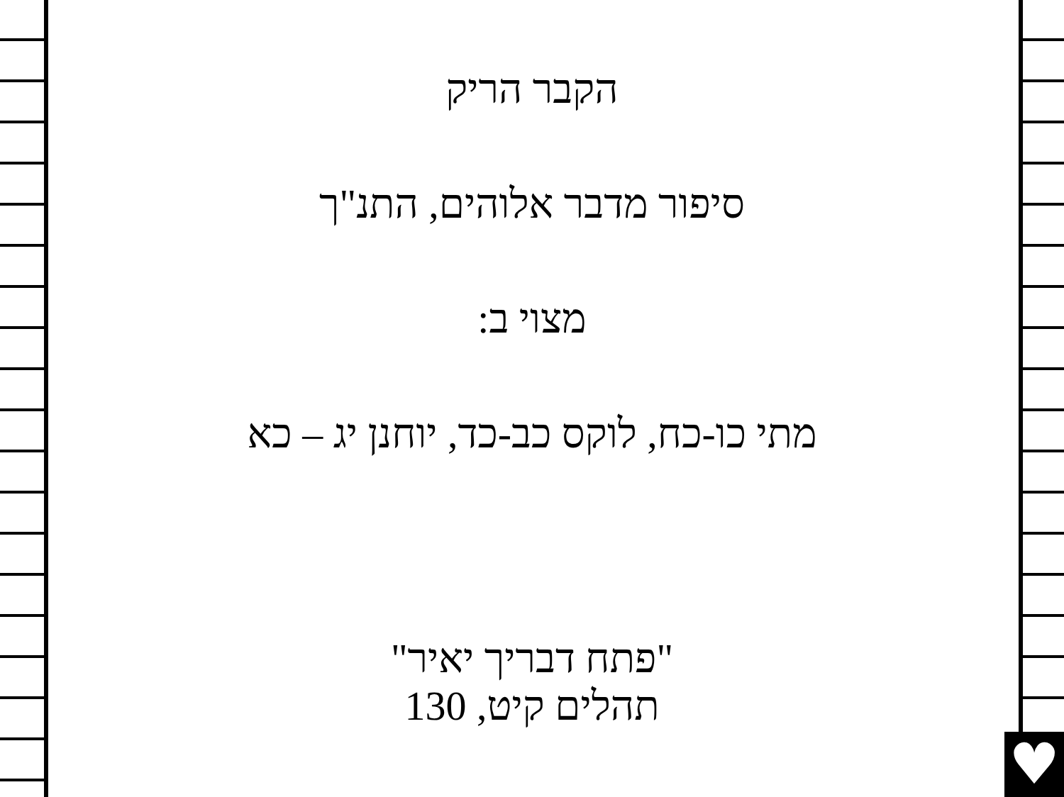הקבר הריק
סיפור מדבר אלוהים, התנ"ך
מצוי ב:
מתי כו-כח, לוקס כב-כד, יוחנן יג – כא
"פתח דבריך יאיר"
תהלים קיט, 130
♥